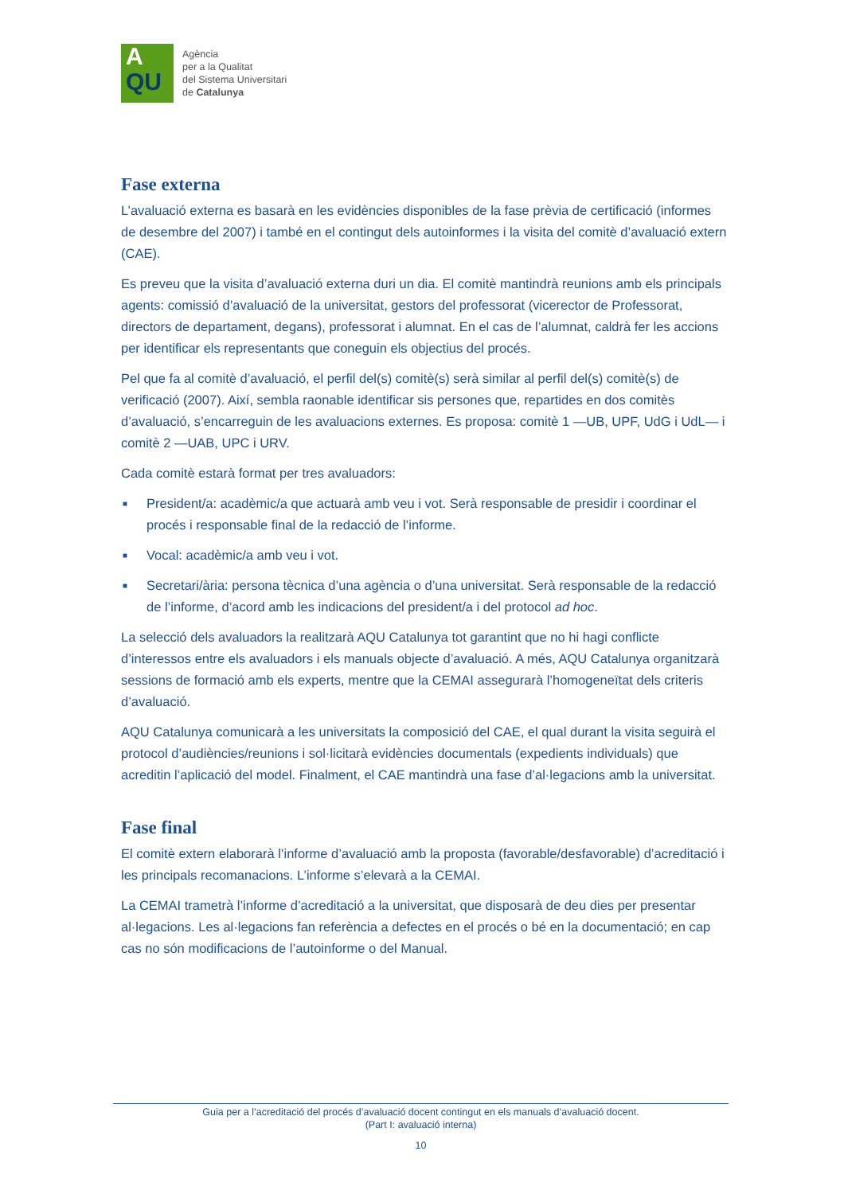A
QU
Agència
per a la Qualitat
del Sistema Universitari
de Catalunya
Fase externa
L’avaluació externa es basarà en les evidències disponibles de la fase prèvia de certificació (informes de desembre del 2007) i també en el contingut dels autoinformes i la visita del comitè d’avaluació extern (CAE).
Es preveu que la visita d’avaluació externa duri un dia. El comitè mantindrà reunions amb els principals agents: comissió d’avaluació de la universitat, gestors del professorat (vicerector de Professorat, directors de departament, degans), professorat i alumnat. En el cas de l’alumnat, caldrà fer les accions per identificar els representants que coneguin els objectius del procés.
Pel que fa al comitè d’avaluació, el perfil del(s) comitè(s) serà similar al perfil del(s) comitè(s) de verificació (2007). Així, sembla raonable identificar sis persones que, repartides en dos comitès d’avaluació, s’encarreguin de les avaluacions externes. Es proposa: comitè 1 —UB, UPF, UdG i UdL— i comitè 2 —UAB, UPC i URV.
Cada comitè estarà format per tres avaluadors:
■ President/a: acadèmic/a que actuarà amb veu i vot. Serà responsable de presidir i coordinar el procés i responsable final de la redacció de l’informe.
■ Vocal: acadèmic/a amb veu i vot.
■ Secretari/ària: persona tècnica d’una agència o d’una universitat. Serà responsable de la redacció de l’informe, d’acord amb les indicacions del president/a i del protocol ad hoc.
La selecció dels avaluadors la realitzarà AQU Catalunya tot garantint que no hi hagi conflicte d’interessos entre els avaluadors i els manuals objecte d’avaluació. A més, AQU Catalunya organitzarà sessions de formació amb els experts, mentre que la CEMAI assegurarà l’homogeneïtat dels criteris d’avaluació.
AQU Catalunya comunicarà a les universitats la composició del CAE, el qual durant la visita seguirà el protocol d’audiències/reunions i sol·licitarà evidències documentals (expedients individuals) que acreditin l’aplicació del model. Finalment, el CAE mantindrà una fase d’al·legacions amb la universitat.
Fase final
El comitè extern elaborarà l’informe d’avaluació amb la proposta (favorable/desfavorable) d’acreditació i les principals recomanacions. L’informe s’elevarà a la CEMAI.
La CEMAI trametrà l’informe d’acreditació a la universitat, que disposarà de deu dies per presentar al·legacions. Les al·legacions fan referència a defectes en el procés o bé en la documentació; en cap cas no són modificacions de l’autoinforme o del Manual.
Guia per a l’acreditació del procés d’avaluació docent contingut en els manuals d’avaluació docent.
(Part I: avaluació interna)
10